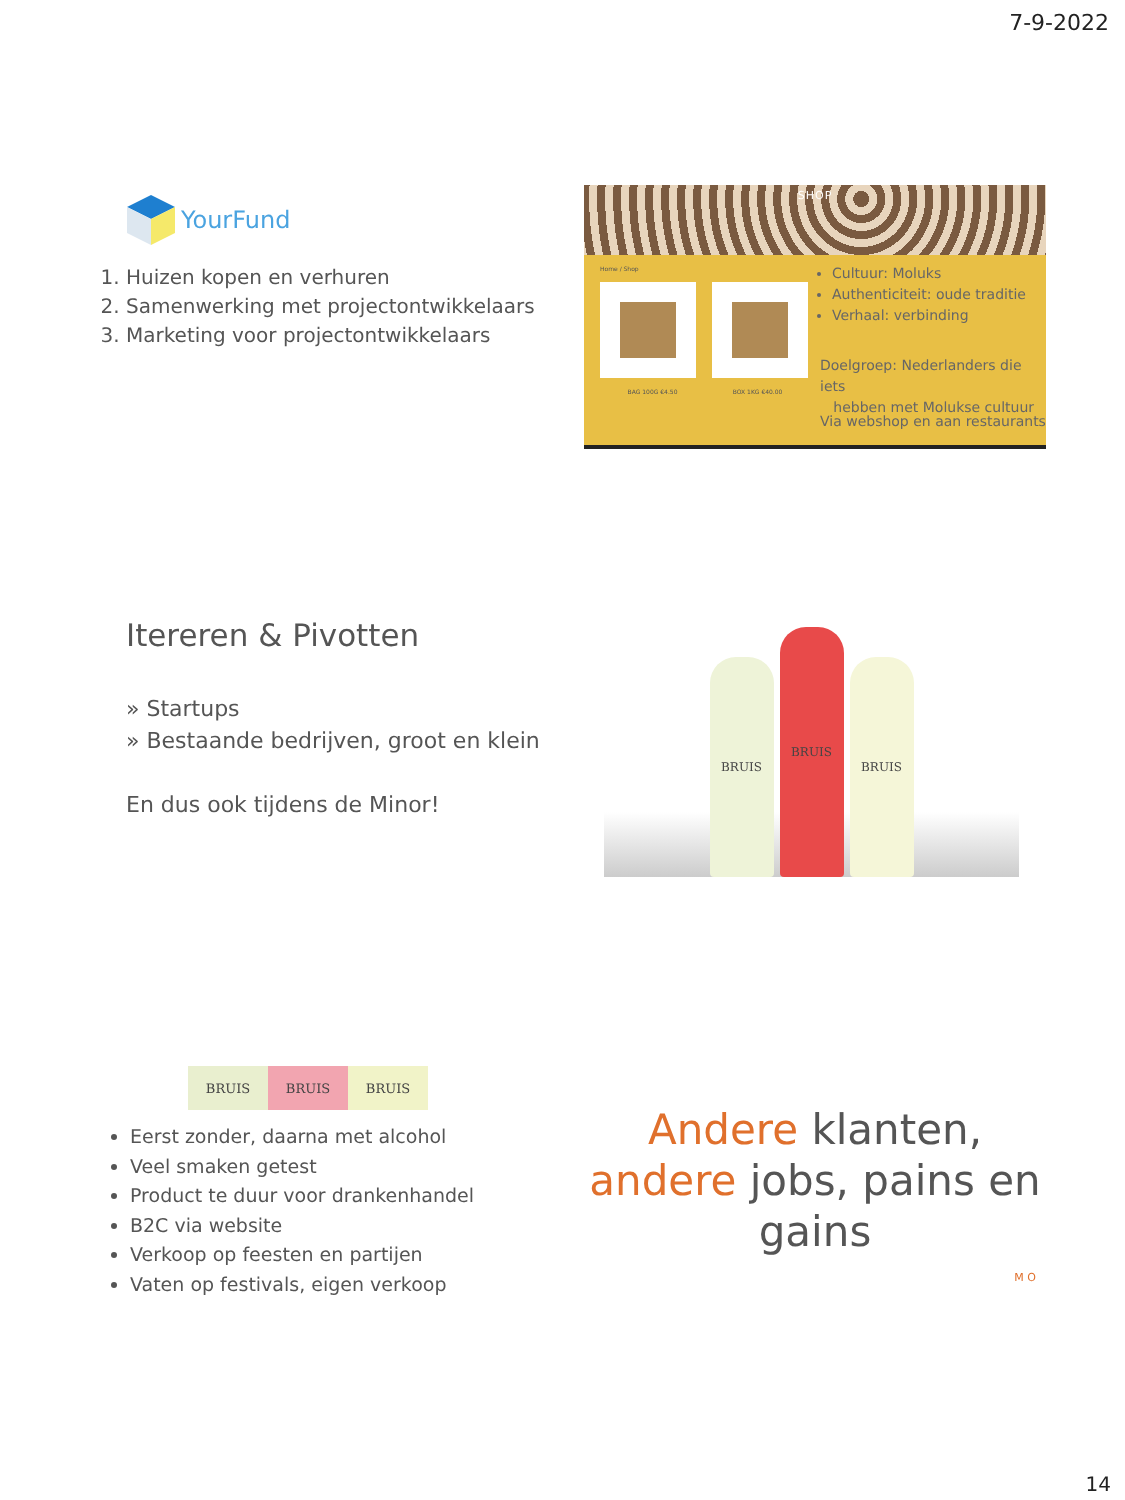7-9-2022
YourFund
1. Huizen kopen en verhuren
2. Samenwerking met projectontwikkelaars
3. Marketing voor projectontwikkelaars
SHOP
Home / Shop
BAG 100G €4.50 BOX 1KG €40.00
Cultuur: Moluks
Authenticiteit: oude traditie
Verhaal: verbinding
Doelgroep: Nederlanders die iets
hebben met Molukse cultuur
Via webshop en aan restaurants
Itereren & Pivotten
» Startups
» Bestaande bedrijven, groot en klein
En dus ook tijdens de Minor!
BRUIS
BRUIS
BRUIS
BRUIS BRUIS BRUIS
Eerst zonder, daarna met alcohol
Veel smaken getest
Product te duur voor drankenhandel
B2C via website
Verkoop op feesten en partijen
Vaten op festivals, eigen verkoop
Andere klanten,
andere jobs, pains en
gains
M O
14